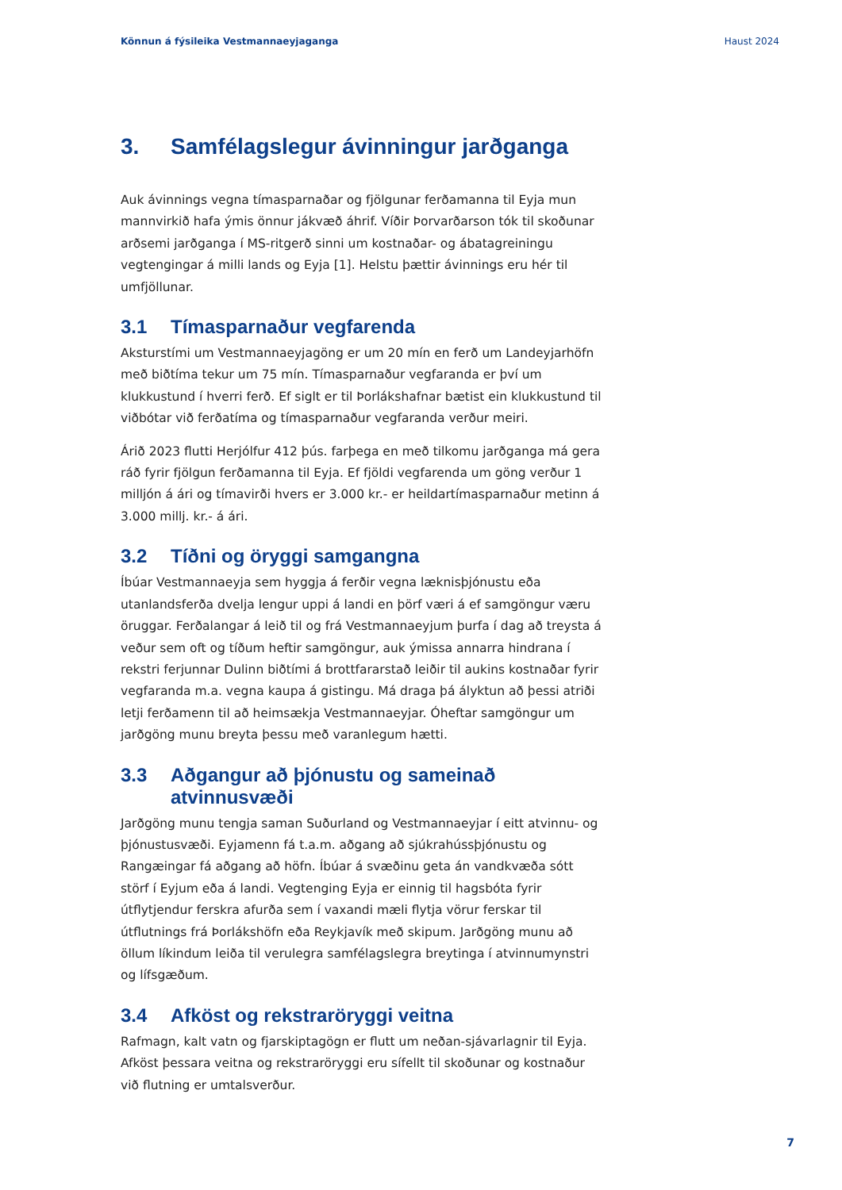Könnun á fýsileika Vestmannaeyjaganga Haust 2024
3. Samfélagslegur ávinningur jarðganga
Auk ávinnings vegna tímasparnaðar og fjölgunar ferðamanna til Eyja mun mannvirkið hafa ýmis önnur jákvæð áhrif. Víðir Þorvarðarson tók til skoðunar arðsemi jarðganga í MS-ritgerð sinni um kostnaðar- og ábatagreiningu vegtengingar á milli lands og Eyja [1]. Helstu þættir ávinnings eru hér til umfjöllunar.
3.1 Tímasparnaður vegfarenda
Aksturstími um Vestmannaeyjagöng er um 20 mín en ferð um Landeyjarhöfn með biðtíma tekur um 75 mín. Tímasparnaður vegfaranda er því um klukkustund í hverri ferð. Ef siglt er til Þorlákshafnar bætist ein klukkustund til viðbótar við ferðatíma og tímasparnaður vegfaranda verður meiri.
Árið 2023 flutti Herjólfur 412 þús. farþega en með tilkomu jarðganga má gera ráð fyrir fjölgun ferðamanna til Eyja. Ef fjöldi vegfarenda um göng verður 1 milljón á ári og tímavirði hvers er 3.000 kr.- er heildartímasparnaður metinn á 3.000 millj. kr.- á ári.
3.2 Tíðni og öryggi samgangna
Íbúar Vestmannaeyja sem hyggja á ferðir vegna læknisþjónustu eða utanlandsferða dvelja lengur uppi á landi en þörf væri á ef samgöngur væru öruggar. Ferðalangar á leið til og frá Vestmannaeyjum þurfa í dag að treysta á veður sem oft og tíðum heftir samgöngur, auk ýmissa annarra hindrana í rekstri ferjunnar Dulinn biðtími á brottfararstað leiðir til aukins kostnaðar fyrir vegfaranda m.a. vegna kaupa á gistingu. Má draga þá ályktun að þessi atriði letji ferðamenn til að heimsækja Vestmannaeyjar. Óheftar samgöngur um jarðgöng munu breyta þessu með varanlegum hætti.
3.3 Aðgangur að þjónustu og sameinað atvinnusvæði
Jarðgöng munu tengja saman Suðurland og Vestmannaeyjar í eitt atvinnu- og þjónustusvæði. Eyjamenn fá t.a.m. aðgang að sjúkrahússþjónustu og Rangæingar fá aðgang að höfn. Íbúar á svæðinu geta án vandkvæða sótt störf í Eyjum eða á landi. Vegtenging Eyja er einnig til hagsbóta fyrir útflytjendur ferskra afurða sem í vaxandi mæli flytja vörur ferskar til útflutnings frá Þorlákshöfn eða Reykjavík með skipum. Jarðgöng munu að öllum líkindum leiða til verulegra samfélagslegra breytinga í atvinnumynstri og lífsgæðum.
3.4 Afköst og rekstraröryggi veitna
Rafmagn, kalt vatn og fjarskiptagögn er flutt um neðan-sjávarlagnir til Eyja. Afköst þessara veitna og rekstraröryggi eru sífellt til skoðunar og kostnaður við flutning er umtalsverður.
7